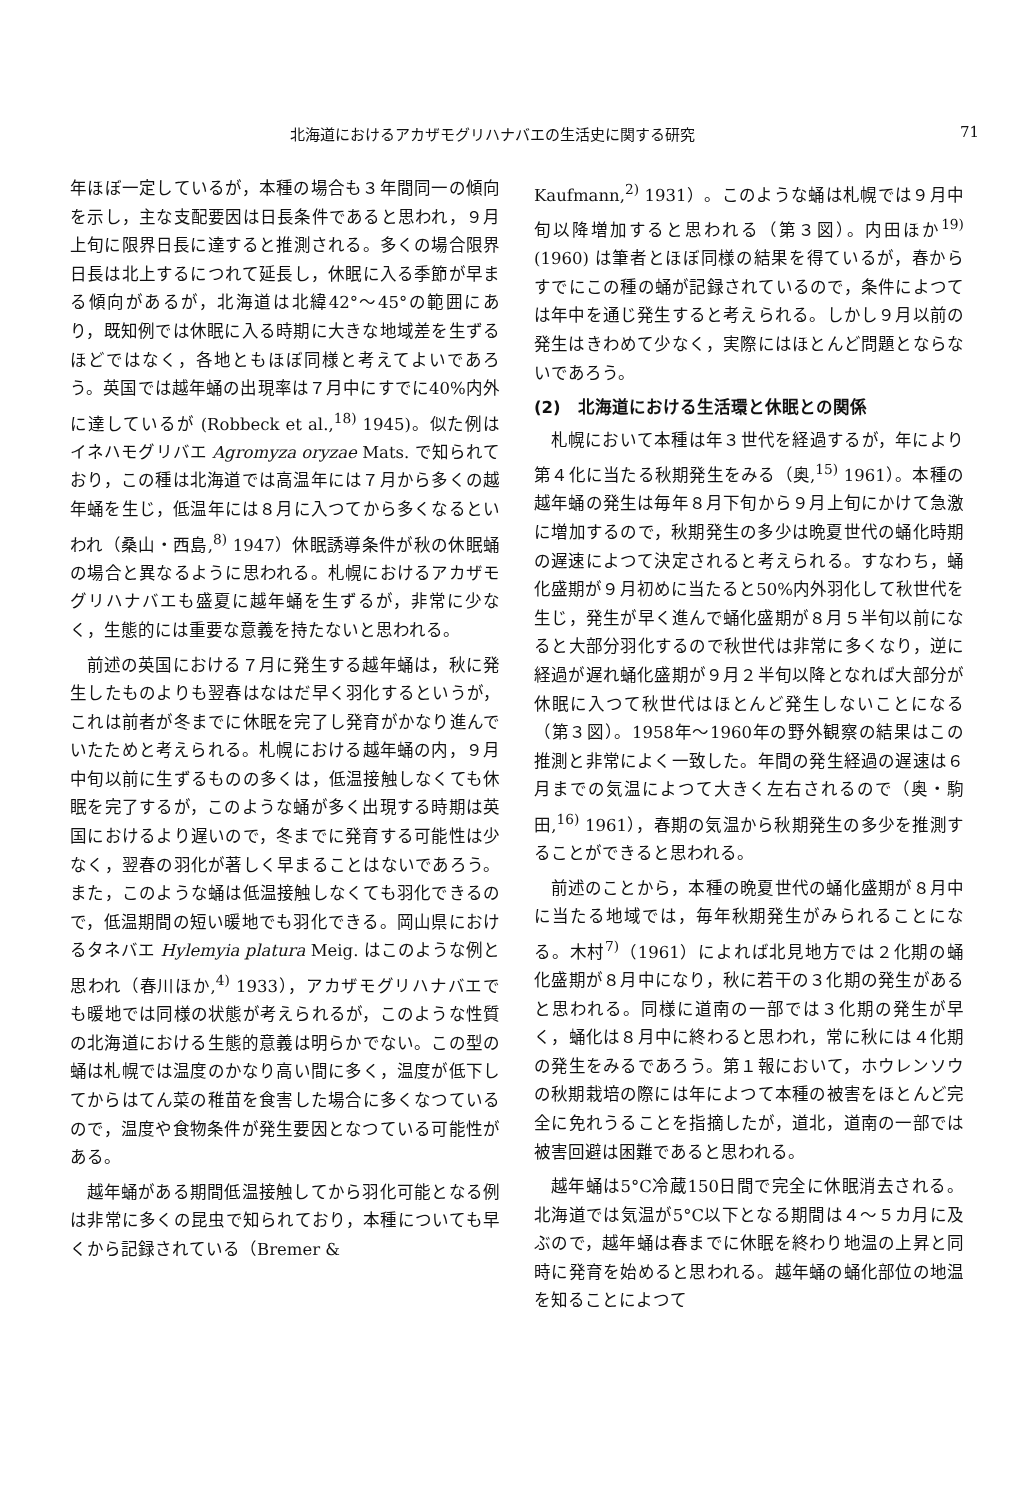北海道におけるアカザモグリハナバエの生活史に関する研究 71
年ほぼ一定しているが，本種の場合も３年間同一の傾向を示し，主な支配要因は日長条件であると思われ，９月上旬に限界日長に達すると推測される。多くの場合限界日長は北上するにつれて延長し，休眠に入る季節が早まる傾向があるが，北海道は北緯42°～45°の範囲にあり，既知例では休眠に入る時期に大きな地域差を生ずるほどではなく，各地ともほぼ同様と考えてよいであろう。英国では越年蛹の出現率は７月中にすでに40%内外に達しているが (Robbeck et al.,<sup>18)</sup> 1945)。似た例はイネハモグリバエ Agromyza oryzae Mats. で知られており，この種は北海道では高温年には７月から多くの越年蛹を生じ，低温年には８月に入つてから多くなるといわれ（桑山・西島,<sup>8)</sup> 1947）休眠誘導条件が秋の休眠蛹の場合と異なるように思われる。札幌におけるアカザモグリハナバエも盛夏に越年蛹を生ずるが，非常に少なく，生態的には重要な意義を持たないと思われる。
前述の英国における７月に発生する越年蛹は，秋に発生したものよりも翌春はなはだ早く羽化するというが，これは前者が冬までに休眠を完了し発育がかなり進んでいたためと考えられる。札幌における越年蛹の内，９月中旬以前に生ずるものの多くは，低温接触しなくても休眠を完了するが，このような蛹が多く出現する時期は英国におけるより遅いので，冬までに発育する可能性は少なく，翌春の羽化が著しく早まることはないであろう。また，このような蛹は低温接触しなくても羽化できるので，低温期間の短い暖地でも羽化できる。岡山県におけるタネバエ Hylemyia platura Meig. はこのような例と思われ（春川ほか,<sup>4)</sup> 1933），アカザモグリハナバエでも暖地では同様の状態が考えられるが，このような性質の北海道における生態的意義は明らかでない。この型の蛹は札幌では温度のかなり高い間に多く，温度が低下してからはてん菜の稚苗を食害した場合に多くなつているので，温度や食物条件が発生要因となつている可能性がある。
越年蛹がある期間低温接触してから羽化可能となる例は非常に多くの昆虫で知られており，本種についても早くから記録されている（Bremer &
Kaufmann,<sup>2)</sup> 1931）。このような蛹は札幌では９月中旬以降増加すると思われる（第３図）。内田ほか<sup>19)</sup>(1960) は筆者とほぼ同様の結果を得ているが，春からすでにこの種の蛹が記録されているので，条件によつては年中を通じ発生すると考えられる。しかし９月以前の発生はきわめて少なく，実際にはほとんど問題とならないであろう。
(2)　北海道における生活環と休眠との関係
札幌において本種は年３世代を経過するが，年により第４化に当たる秋期発生をみる（奥,<sup>15)</sup> 1961）。本種の越年蛹の発生は毎年８月下旬から９月上旬にかけて急激に増加するので，秋期発生の多少は晩夏世代の蛹化時期の遅速によつて決定されると考えられる。すなわち，蛹化盛期が９月初めに当たると50%内外羽化して秋世代を生じ，発生が早く進んで蛹化盛期が８月５半旬以前になると大部分羽化するので秋世代は非常に多くなり，逆に経過が遅れ蛹化盛期が９月２半旬以降となれば大部分が休眠に入つて秋世代はほとんど発生しないことになる（第３図）。1958年～1960年の野外観察の結果はこの推測と非常によく一致した。年間の発生経過の遅速は６月までの気温によつて大きく左右されるので（奥・駒田,<sup>16)</sup> 1961），春期の気温から秋期発生の多少を推測することができると思われる。
前述のことから，本種の晩夏世代の蛹化盛期が８月中に当たる地域では，毎年秋期発生がみられることになる。木村<sup>7)</sup>（1961）によれば北見地方では２化期の蛹化盛期が８月中になり，秋に若干の３化期の発生があると思われる。同様に道南の一部では３化期の発生が早く，蛹化は８月中に終わると思われ，常に秋には４化期の発生をみるであろう。第１報において，ホウレンソウの秋期栽培の際には年によつて本種の被害をほとんど完全に免れうることを指摘したが，道北，道南の一部では被害回避は困難であると思われる。
越年蛹は5°C冷蔵150日間で完全に休眠消去される。北海道では気温が5°C以下となる期間は４～５カ月に及ぶので，越年蛹は春までに休眠を終わり地温の上昇と同時に発育を始めると思われる。越年蛹の蛹化部位の地温を知ることによつて